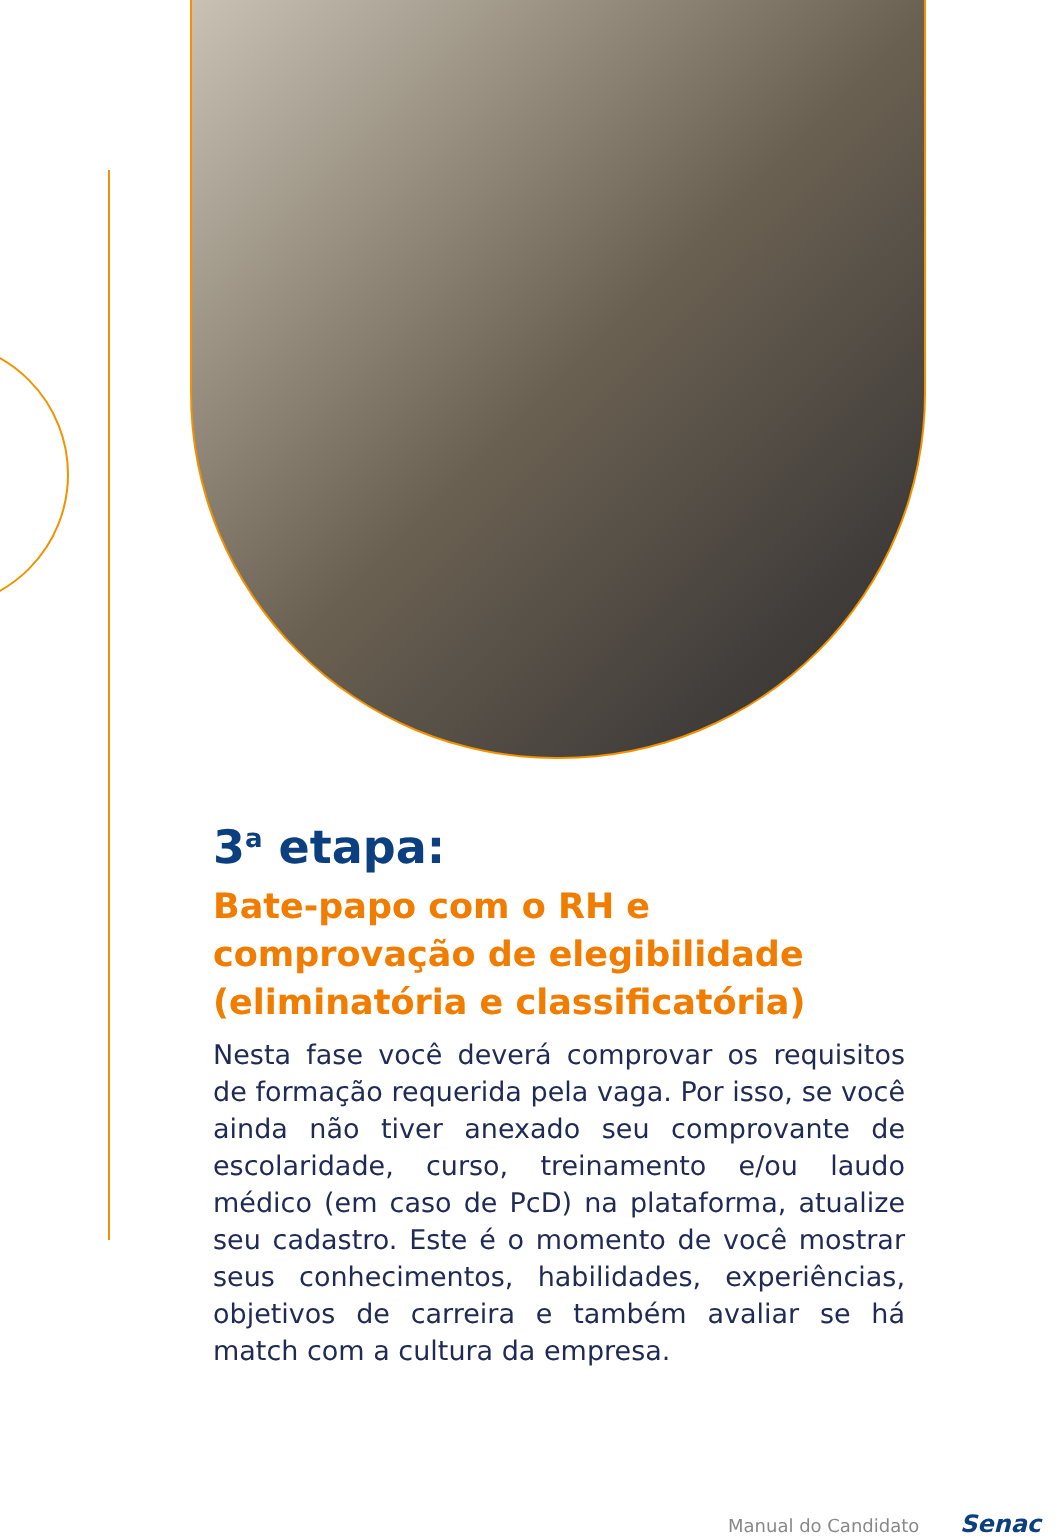3<sup>a</sup> etapa:
Bate-papo com o RH e comprovação de elegibilidade (eliminatória e classificatória)
Nesta fase você deverá comprovar os requisitos de formação requerida pela vaga. Por isso, se você ainda não tiver anexado seu comprovante de escolaridade, curso, treinamento e/ou laudo médico (em caso de PcD) na plataforma, atualize seu cadastro. Este é o momento de você mostrar seus conhecimentos, habilidades, experiências, objetivos de carreira e também avaliar se há match com a cultura da empresa.
Manual do Candidato Senac